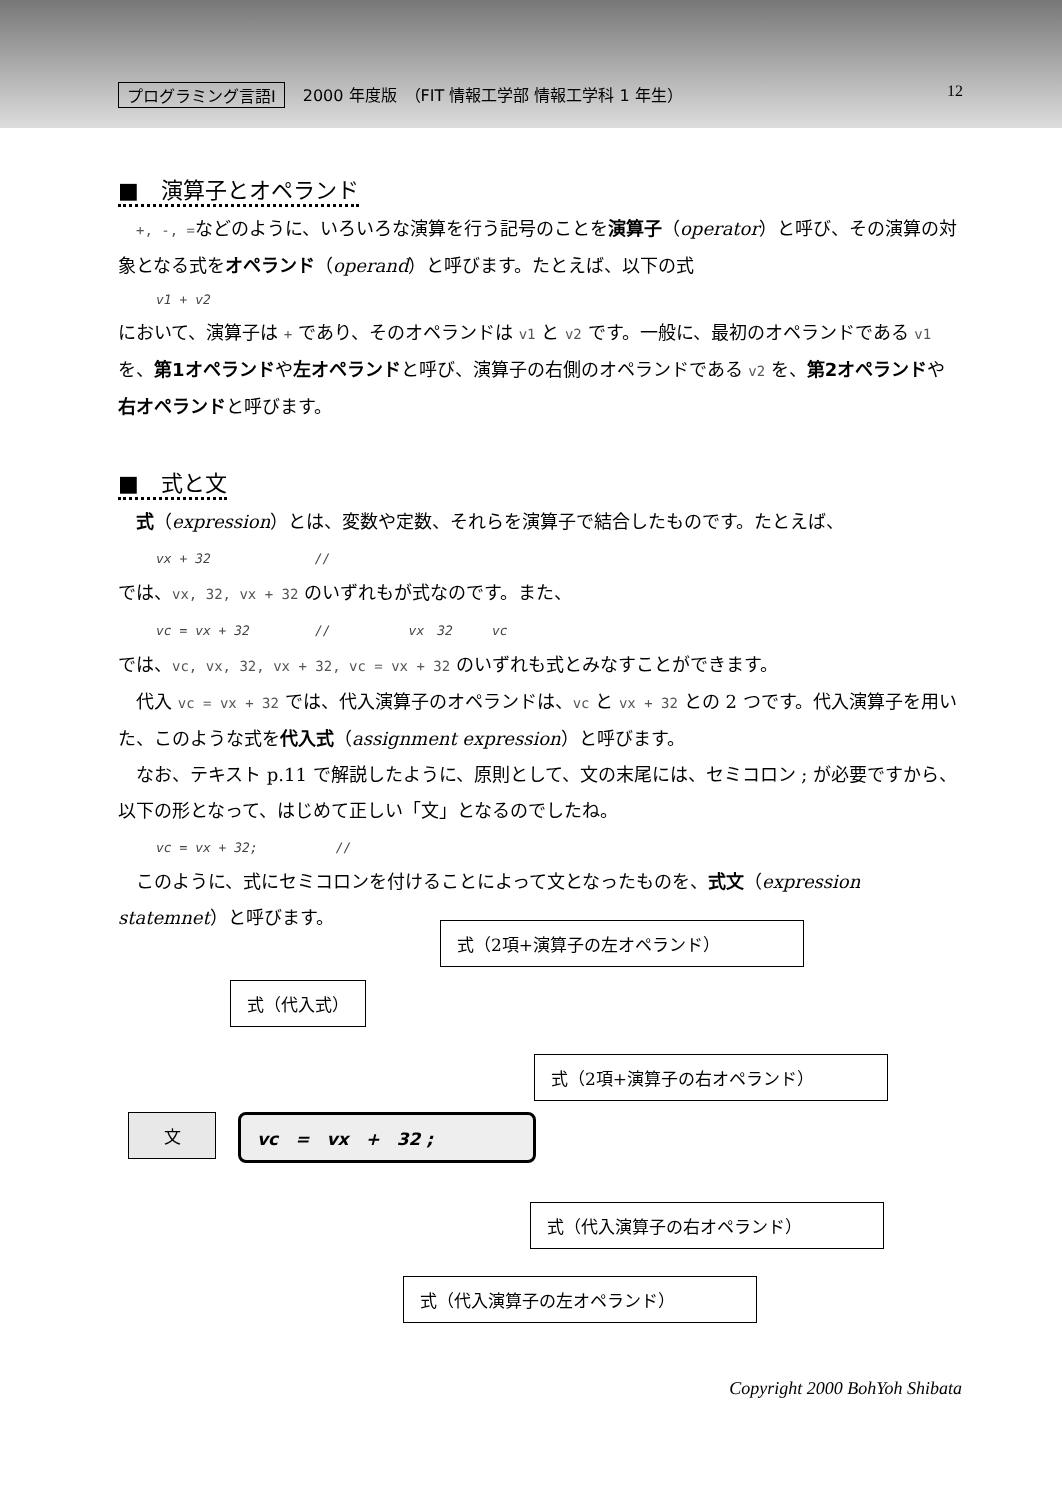プログラミング言語Ⅰ 2000 年度版　（FIT 情報工学部 情報工学科 1 年生） 12
■　演算子とオペランド
　+, -, =などのように、いろいろな演算を行う記号のことを演算子（operator）と呼び、その演算の対象となる式をオペランド（operand）と呼びます。たとえば、以下の式
v1 + v2
において、演算子は + であり、そのオペランドは v1 と v2 です。一般に、最初のオペランドである v1 を、第1オペランドや左オペランドと呼び、演算子の右側のオペランドである v2 を、第2オペランドや右オペランドと呼びます。
■　式と文
　式（expression）とは、変数や定数、それらを演算子で結合したものです。たとえば、
vx + 32　　　　　　　　//
では、vx, 32, vx + 32 のいずれもが式なのです。また、
vc = vx + 32　　　　　//　　　　　　vx　32　　　vc
では、vc, vx, 32, vx + 32, vc = vx + 32 のいずれも式とみなすことができます。
　代入 vc = vx + 32 では、代入演算子のオペランドは、vc と vx + 32 との 2 つです。代入演算子を用いた、このような式を代入式（assignment expression）と呼びます。
　なお、テキスト p.11 で解説したように、原則として、文の末尾には、セミコロン ; が必要ですから、以下の形となって、はじめて正しい「文」となるのでしたね。
vc = vx + 32;　　　　　　//
　このように、式にセミコロンを付けることによって文となったものを、式文（expression statemnet）と呼びます。
式（2項+演算子の左オペランド）
式（代入式）
式（2項+演算子の右オペランド）
文 vc　=　vx　+　32 ;
式（代入演算子の右オペランド）
式（代入演算子の左オペランド）
Copyright 2000 BohYoh Shibata